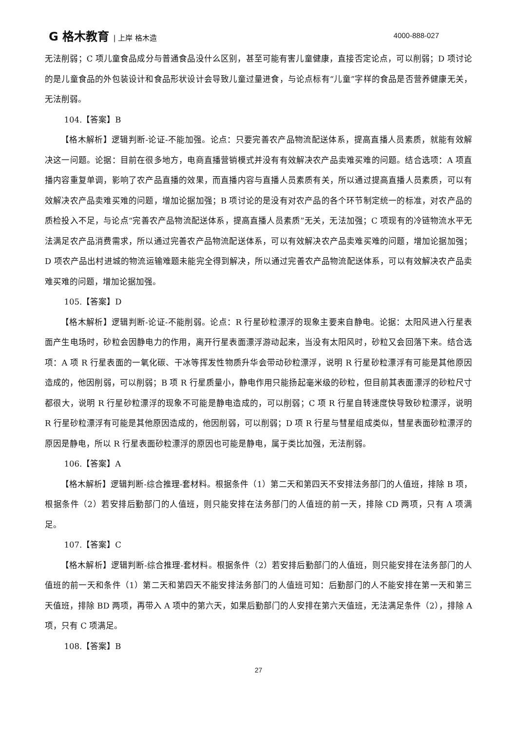G 格木教育 | 上岸 格木造 4000-888-027
无法削弱；C 项儿童食品成分与普通食品没什么区别，甚至可能有害儿童健康，直接否定论点，可以削弱；D 项讨论的是儿童食品的外包装设计和食品形状设计会导致儿童过量进食，与论点标有“儿童”字样的食品是否营养健康无关，无法削弱。
104.【答案】B
【格木解析】逻辑判断-论证-不能加强。论点：只要完善农产品物流配送体系，提高直播人员素质，就能有效解决这一问题。论据：目前在很多地方，电商直播营销模式并没有有效解决农产品卖难买难的问题。结合选项：A 项直播内容重复单调，影响了农产品直播的效果，而直播内容与直播人员素质有关，所以通过提高直播人员素质，可以有效解决农产品卖难买难的问题，增加论据加强；B 项讨论的是没有对农产品的各个环节制定统一的标准，对农产品的质检投入不足，与论点“完善农产品物流配送体系，提高直播人员素质”无关，无法加强；C 项现有的冷链物流水平无法满足农产品消费需求，所以通过完善农产品物流配送体系，可以有效解决农产品卖难买难的问题，增加论据加强；D 项农产品出村进城的物流运输难题未能完全得到解决，所以通过完善农产品物流配送体系，可以有效解决农产品卖难买难的问题，增加论据加强。
105.【答案】D
【格木解析】逻辑判断-论证-不能削弱。论点：R 行星砂粒漂浮的现象主要来自静电。论据：太阳风进入行星表面产生电场时，砂粒会因静电力的作用，离开行星表面漂浮游动起来，当没有太阳风时，砂粒又会回落下来。结合选项：A 项 R 行星表面的一氧化碳、干冰等挥发性物质升华会带动砂粒漂浮，说明 R 行星砂粒漂浮有可能是其他原因造成的，他因削弱，可以削弱；B 项 R 行星质量小，静电作用只能扬起毫米级的砂粒，但目前其表面漂浮的砂粒尺寸都很大，说明 R 行星砂粒漂浮的现象不可能是静电造成的，可以削弱；C 项 R 行星自转速度快导致砂粒漂浮，说明 R 行星砂粒漂浮有可能是其他原因造成的，他因削弱，可以削弱；D 项 R 行星与彗星组成类似，彗星表面砂粒漂浮的原因是静电，所以 R 行星表面砂粒漂浮的原因也可能是静电，属于类比加强，无法削弱。
106.【答案】A
【格木解析】逻辑判断-综合推理-套材料。根据条件（1）第二天和第四天不安排法务部门的人值班，排除 B 项，根据条件（2）若安排后勤部门的人值班，则只能安排在法务部门的人值班的前一天，排除 CD 两项，只有 A 项满足。
107.【答案】C
【格木解析】逻辑判断-综合推理-套材料。根据条件（2）若安排后勤部门的人值班，则只能安排在法务部门的人值班的前一天和条件（1）第二天和第四天不能安排法务部门的人值班可知：后勤部门的人不能安排在第一天和第三天值班，排除 BD 两项，再带入 A 项中的第六天，如果后勤部门的人安排在第六天值班，无法满足条件（2），排除 A 项，只有 C 项满足。
108.【答案】B
27